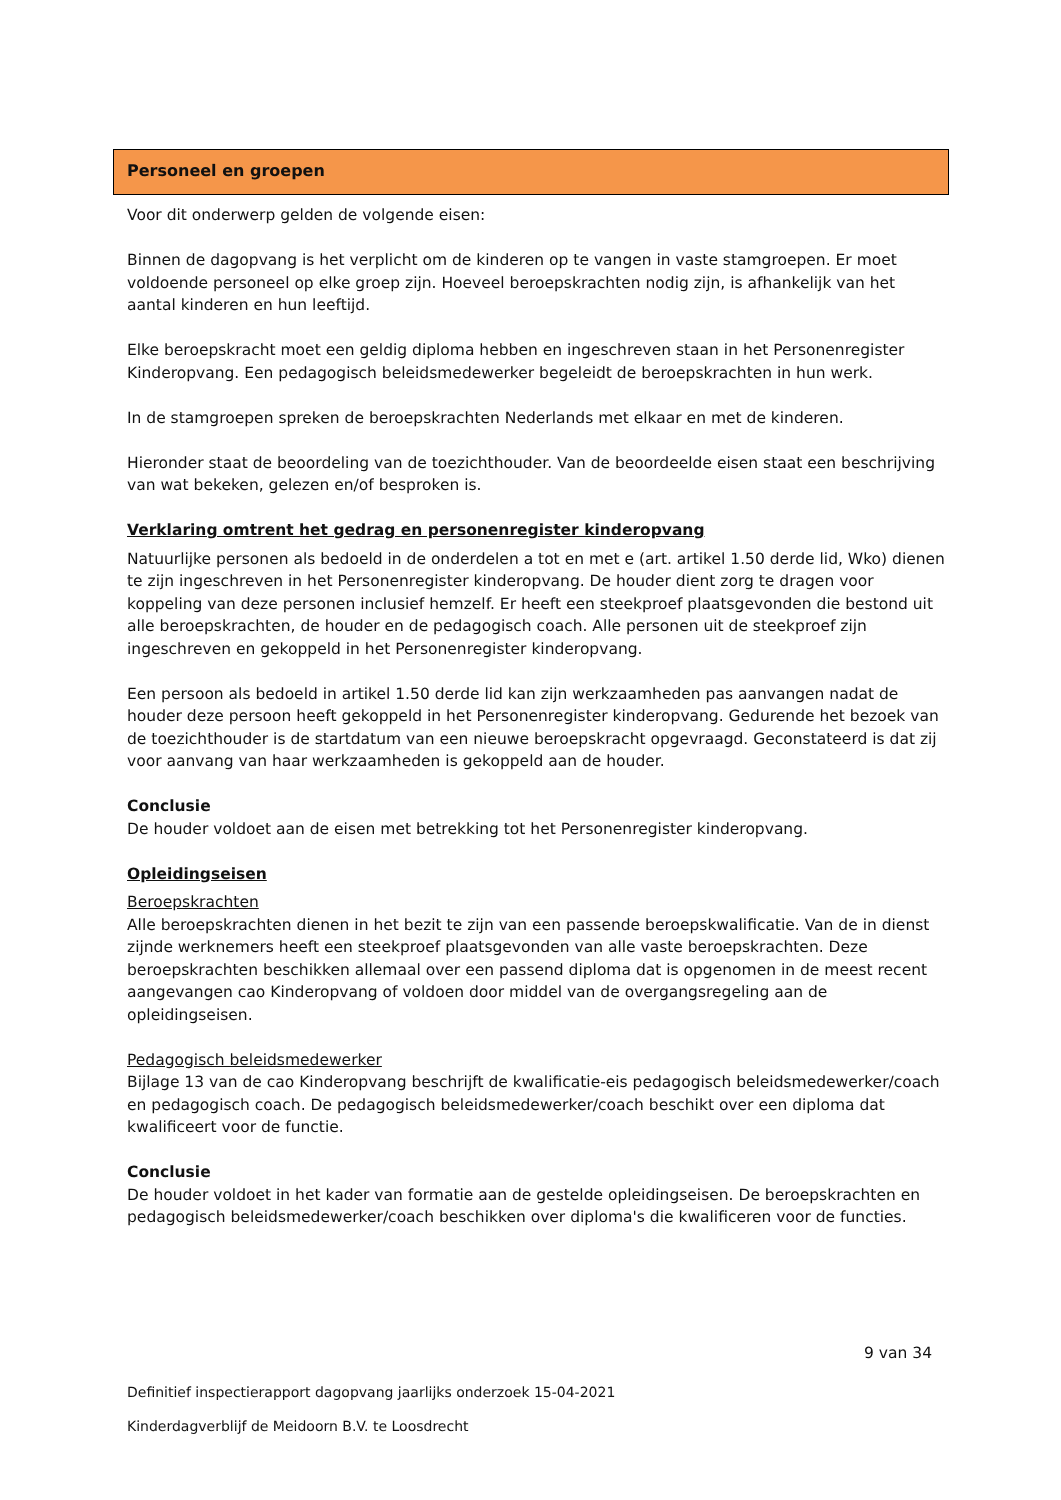Personeel en groepen
Voor dit onderwerp gelden de volgende eisen:
Binnen de dagopvang is het verplicht om de kinderen op te vangen in vaste stamgroepen. Er moet voldoende personeel op elke groep zijn. Hoeveel beroepskrachten nodig zijn, is afhankelijk van het aantal kinderen en hun leeftijd.
Elke beroepskracht moet een geldig diploma hebben en ingeschreven staan in het Personenregister Kinderopvang. Een pedagogisch beleidsmedewerker begeleidt de beroepskrachten in hun werk.
In de stamgroepen spreken de beroepskrachten Nederlands met elkaar en met de kinderen.
Hieronder staat de beoordeling van de toezichthouder. Van de beoordeelde eisen staat een beschrijving van wat bekeken, gelezen en/of besproken is.
Verklaring omtrent het gedrag en personenregister kinderopvang
Natuurlijke personen als bedoeld in de onderdelen a tot en met e (art. artikel 1.50 derde lid, Wko) dienen te zijn ingeschreven in het Personenregister kinderopvang. De houder dient zorg te dragen voor koppeling van deze personen inclusief hemzelf. Er heeft een steekproef plaatsgevonden die bestond uit alle beroepskrachten, de houder en de pedagogisch coach. Alle personen uit de steekproef zijn ingeschreven en gekoppeld in het Personenregister kinderopvang.
Een persoon als bedoeld in artikel 1.50 derde lid kan zijn werkzaamheden pas aanvangen nadat de houder deze persoon heeft gekoppeld in het Personenregister kinderopvang. Gedurende het bezoek van de toezichthouder is de startdatum van een nieuwe beroepskracht opgevraagd. Geconstateerd is dat zij voor aanvang van haar werkzaamheden is gekoppeld aan de houder.
Conclusie
De houder voldoet aan de eisen met betrekking tot het Personenregister kinderopvang.
Opleidingseisen
Beroepskrachten
Alle beroepskrachten dienen in het bezit te zijn van een passende beroepskwalificatie. Van de in dienst zijnde werknemers heeft een steekproef plaatsgevonden van alle vaste beroepskrachten. Deze beroepskrachten beschikken allemaal over een passend diploma dat is opgenomen in de meest recent aangevangen cao Kinderopvang of voldoen door middel van de overgangsregeling aan de opleidingseisen.
Pedagogisch beleidsmedewerker
Bijlage 13 van de cao Kinderopvang beschrijft de kwalificatie-eis pedagogisch beleidsmedewerker/coach en pedagogisch coach. De pedagogisch beleidsmedewerker/coach beschikt over een diploma dat kwalificeert voor de functie.
Conclusie
De houder voldoet in het kader van formatie aan de gestelde opleidingseisen. De beroepskrachten en pedagogisch beleidsmedewerker/coach beschikken over diploma's die kwalificeren voor de functies.
9 van 34
Definitief inspectierapport dagopvang jaarlijks onderzoek 15-04-2021
Kinderdagverblijf de Meidoorn B.V. te Loosdrecht